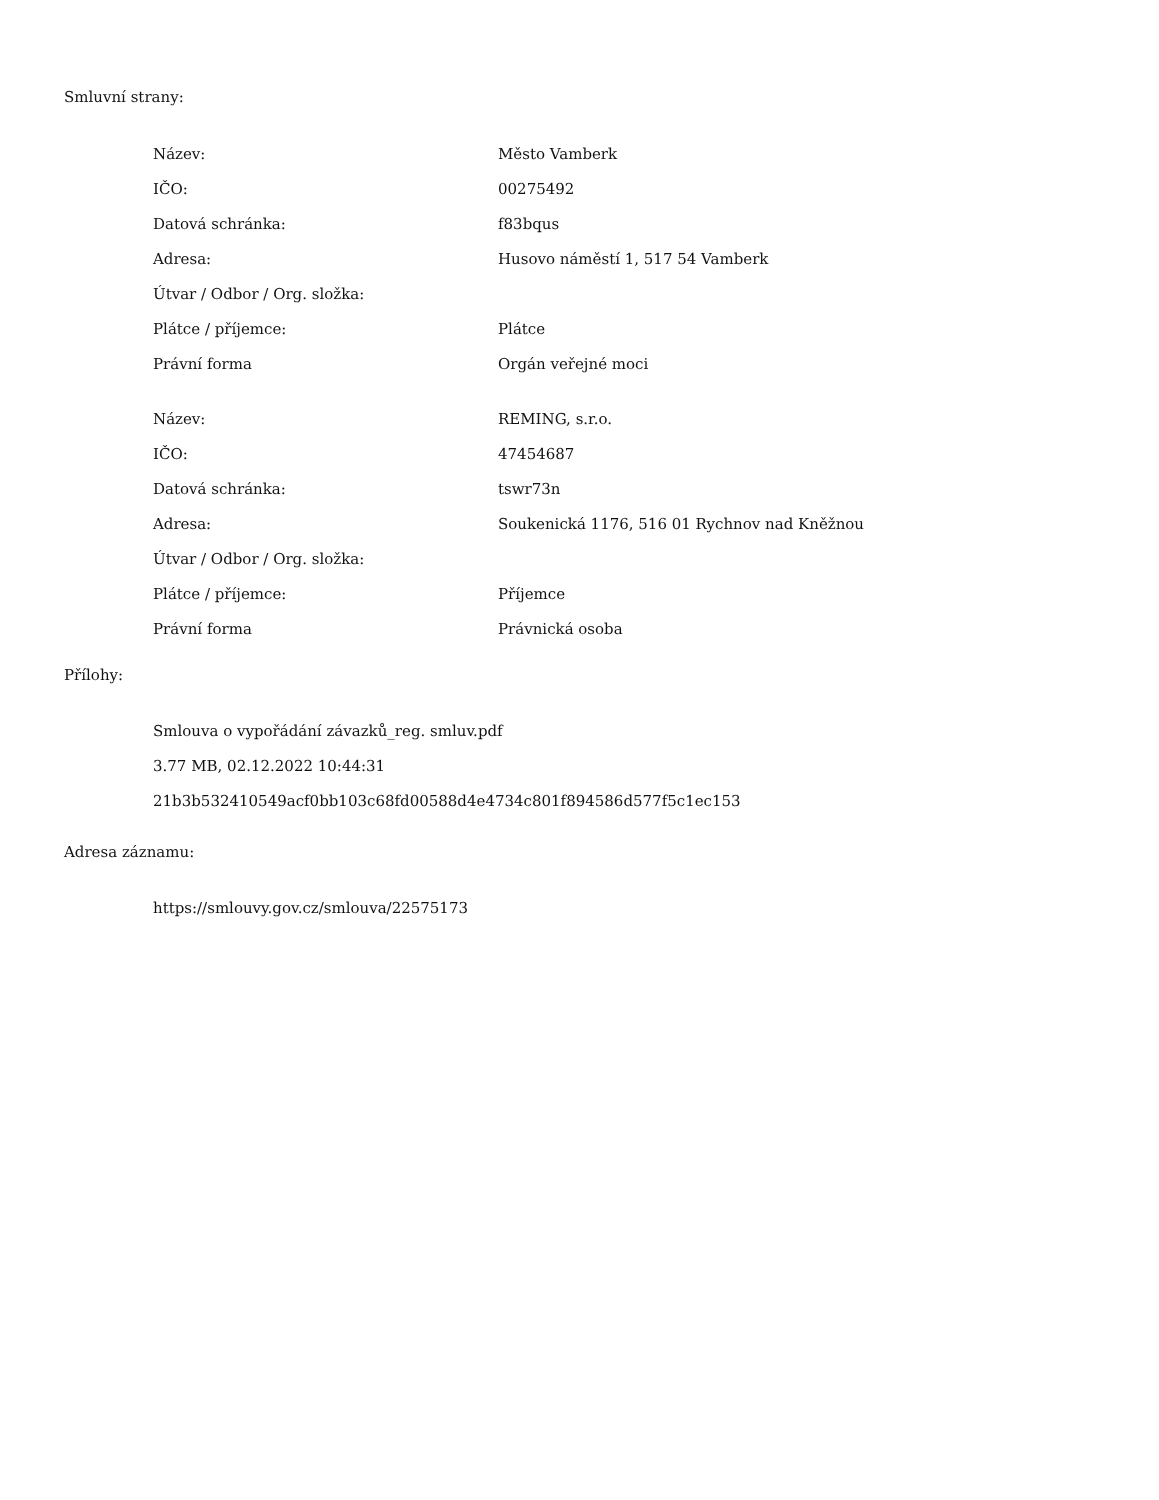Smluvní strany:
| Název: | Město Vamberk |
| IČO: | 00275492 |
| Datová schránka: | f83bqus |
| Adresa: | Husovo náměstí 1, 517 54 Vamberk |
| Útvar / Odbor / Org. složka: | |
| Plátce / příjemce: | Plátce |
| Právní forma | Orgán veřejné moci |
| Název: | REMING, s.r.o. |
| IČO: | 47454687 |
| Datová schránka: | tswr73n |
| Adresa: | Soukenická 1176, 516 01 Rychnov nad Kněžnou |
| Útvar / Odbor / Org. složka: | |
| Plátce / příjemce: | Příjemce |
| Právní forma | Právnická osoba |
Přílohy:
Smlouva o vypořádání závazků_reg. smluv.pdf
3.77 MB, 02.12.2022 10:44:31
21b3b532410549acf0bb103c68fd00588d4e4734c801f894586d577f5c1ec153
Adresa záznamu:
https://smlouvy.gov.cz/smlouva/22575173